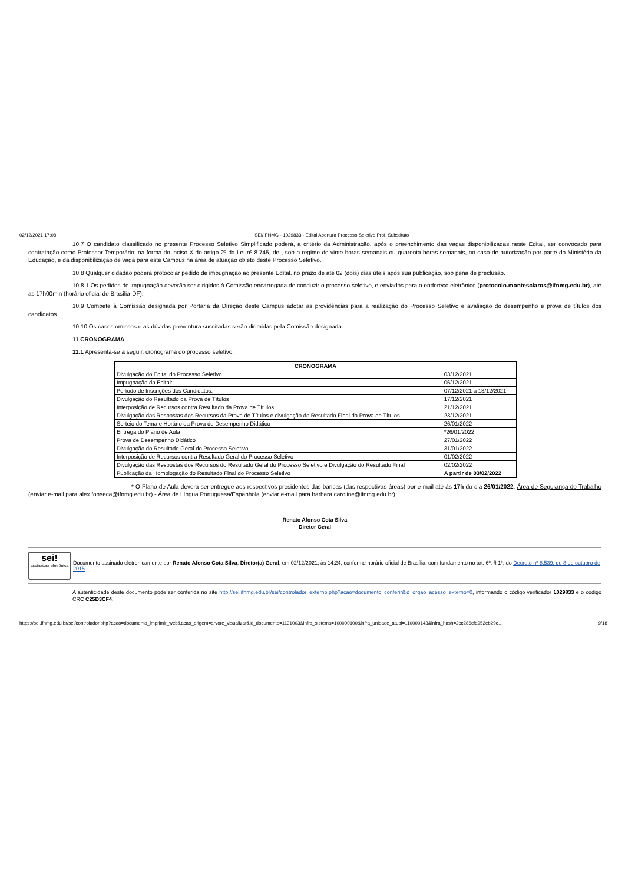02/12/2021 17:08 SEI/IFNMG - 1029833 - Edital Abertura Processo Seletivo Prof. Substituto
10.7 O candidato classificado no presente Processo Seletivo Simplificado poderá, a critério da Administração, após o preenchimento das vagas disponibilizadas neste Edital, ser convocado para contratação como Professor Temporário, na forma do inciso X do artigo 2º da Lei nº 8.745, de , sob o regime de vinte horas semanais ou quarenta horas semanais, no caso de autorização por parte do Ministério da Educação, e da disponibilização de vaga para este Campus na área de atuação objeto deste Processo Seletivo.
10.8 Qualquer cidadão poderá protocolar pedido de impugnação ao presente Edital, no prazo de até 02 (dois) dias úteis após sua publicação, sob pena de preclusão.
10.8.1 Os pedidos de impugnação deverão ser dirigidos à Comissão encarregada de conduzir o processo seletivo, e enviados para o endereço eletrônico (protocolo.montesclaros@ifnmg.edu.br), até as 17h00min (horário oficial de Brasília-DF).
10.9 Compete à Comissão designada por Portaria da Direção deste Campus adotar as providências para a realização do Processo Seletivo e avaliação do desempenho e prova de títulos dos candidatos.
10.10 Os casos omissos e as dúvidas porventura suscitadas serão dirimidas pela Comissão designada.
11 CRONOGRAMA
11.1 Apresenta-se a seguir, cronograma do processo seletivo:
| CRONOGRAMA | |
| --- | --- |
| Divulgação do Edital do Processo Seletivo | 03/12/2021 |
| Impugnação do Edital: | 06/12/2021 |
| Período de Inscrições dos Candidatos: | 07/12/2021 a 13/12/2021 |
| Divulgação do Resultado da Prova de Títulos | 17/12/2021 |
| Interposição de Recursos contra Resultado da Prova de Títulos | 21/12/2021 |
| Divulgação das Respostas dos Recursos da Prova de Títulos e divulgação do Resultado Final da Prova de Títulos | 23/12/2021 |
| Sorteio do Tema e Horário da Prova de Desempenho Didático | 26/01/2022 |
| Entrega do Plano de Aula | *26/01/2022 |
| Prova de Desempenho Didático | 27/01/2022 |
| Divulgação do Resultado Geral do Processo Seletivo | 31/01/2022 |
| Interposição de Recursos contra Resultado Geral do Processo Seletivo | 01/02/2022 |
| Divulgação das Respostas dos Recursos do Resultado Geral do Processo Seletivo e Divulgação do Resultado Final | 02/02/2022 |
| Publicação da Homologação do Resultado Final do Processo Seletivo | A partir de 03/02/2022 |
* O Plano de Aula deverá ser entregue aos respectivos presidentes das bancas (das respectivas áreas) por e-mail até às 17h do dia 26/01/2022. Área de Segurança do Trabalho (enviar e-mail para alex.fonseca@ifnmg.edu.br) - Área de Língua Portuguesa/Espanhola (enviar e-mail para barbara.caroline@ifnmg.edu.br).
Renato Afonso Cota Silva
Diretor Geral
sei!
assinatura eletrônica
Documento assinado eletronicamente por Renato Afonso Cota Silva, Diretor(a) Geral, em 02/12/2021, às 14:24, conforme horário oficial de Brasília, com fundamento no art. 6º, § 1º, do Decreto nº 8.539, de 8 de outubro de 2015.
A autenticidade deste documento pode ser conferida no site http://sei.ifnmg.edu.br/sei/controlador_externo.php?acao=documento_conferir&id_orgao_acesso_externo=0, informando o código verificador 1029833 e o código CRC C25D3CF4.
https://sei.ifnmg.edu.br/sei/controlador.php?acao=documento_imprimir_web&acao_origem=arvore_visualizar&id_documento=1131003&infra_sistema=100000100&infra_unidade_atual=110000143&infra_hash=2cc286cfa952eb29c… 9/18